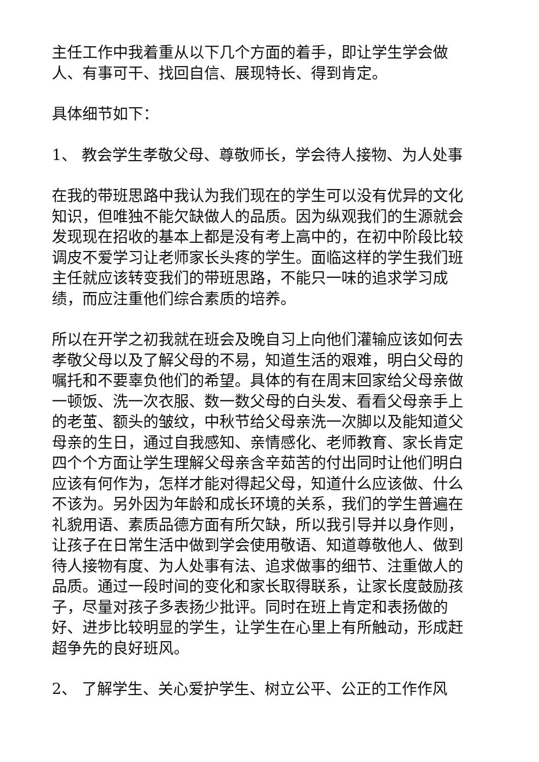主任工作中我着重从以下几个方面的着手，即让学生学会做人、有事可干、找回自信、展现特长、得到肯定。
具体细节如下：
1、 教会学生孝敬父母、尊敬师长，学会待人接物、为人处事
在我的带班思路中我认为我们现在的学生可以没有优异的文化知识，但唯独不能欠缺做人的品质。因为纵观我们的生源就会发现现在招收的基本上都是没有考上高中的，在初中阶段比较调皮不爱学习让老师家长头疼的学生。面临这样的学生我们班主任就应该转变我们的带班思路，不能只一味的追求学习成绩，而应注重他们综合素质的培养。
所以在开学之初我就在班会及晚自习上向他们灌输应该如何去孝敬父母以及了解父母的不易，知道生活的艰难，明白父母的嘱托和不要辜负他们的希望。具体的有在周末回家给父母亲做一顿饭、洗一次衣服、数一数父母的白头发、看看父母亲手上的老茧、额头的皱纹，中秋节给父母亲洗一次脚以及能知道父母亲的生日，通过自我感知、亲情感化、老师教育、家长肯定四个个方面让学生理解父母亲含辛茹苦的付出同时让他们明白应该有何作为，怎样才能对得起父母，知道什么应该做、什么不该为。另外因为年龄和成长环境的关系，我们的学生普遍在礼貌用语、素质品德方面有所欠缺，所以我引导并以身作则，让孩子在日常生活中做到学会使用敬语、知道尊敬他人、做到待人接物有度、为人处事有法、追求做事的细节、注重做人的品质。通过一段时间的变化和家长取得联系，让家长度鼓励孩子，尽量对孩子多表扬少批评。同时在班上肯定和表扬做的好、进步比较明显的学生，让学生在心里上有所触动，形成赶超争先的良好班风。
2、 了解学生、关心爱护学生、树立公平、公正的工作作风